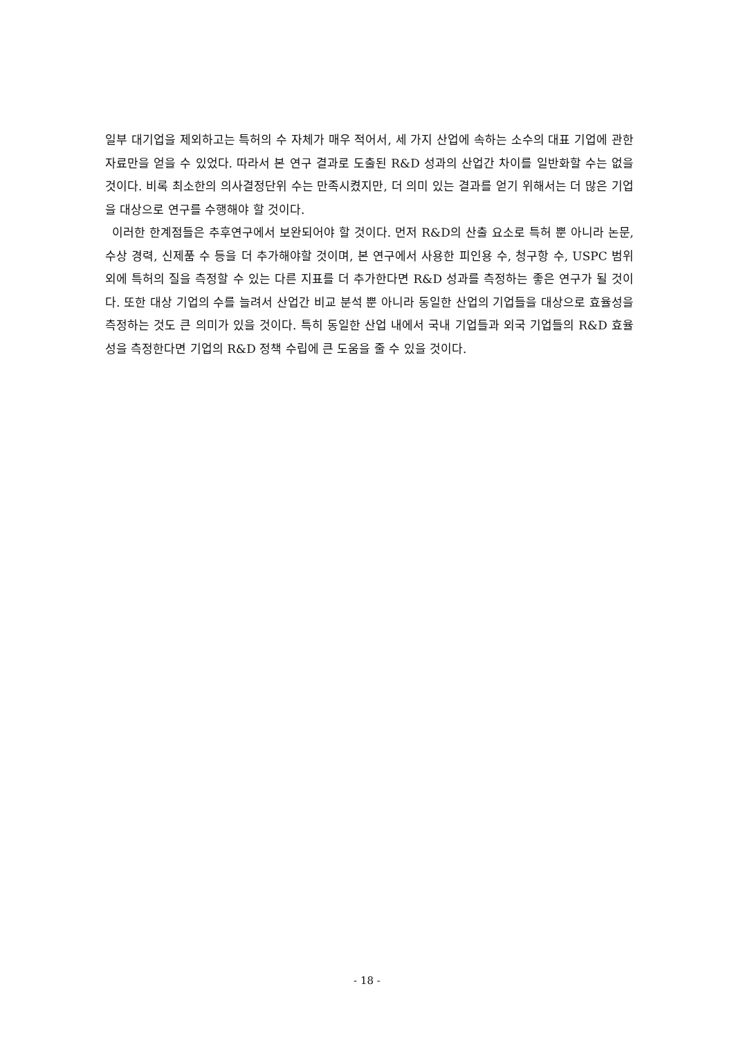일부 대기업을 제외하고는 특허의 수 자체가 매우 적어서, 세 가지 산업에 속하는 소수의 대표 기업에 관한 자료만을 얻을 수 있었다. 따라서 본 연구 결과로 도출된 R&D 성과의 산업간 차이를 일반화할 수는 없을 것이다. 비록 최소한의 의사결정단위 수는 만족시켰지만, 더 의미 있는 결과를 얻기 위해서는 더 많은 기업을 대상으로 연구를 수행해야 할 것이다.
이러한 한계점들은 추후연구에서 보완되어야 할 것이다. 먼저 R&D의 산출 요소로 특허 뿐 아니라 논문, 수상 경력, 신제품 수 등을 더 추가해야할 것이며, 본 연구에서 사용한 피인용 수, 청구항 수, USPC 범위 외에 특허의 질을 측정할 수 있는 다른 지표를 더 추가한다면 R&D 성과를 측정하는 좋은 연구가 될 것이다. 또한 대상 기업의 수를 늘려서 산업간 비교 분석 뿐 아니라 동일한 산업의 기업들을 대상으로 효율성을 측정하는 것도 큰 의미가 있을 것이다. 특히 동일한 산업 내에서 국내 기업들과 외국 기업들의 R&D 효율성을 측정한다면 기업의 R&D 정책 수립에 큰 도움을 줄 수 있을 것이다.
- 18 -